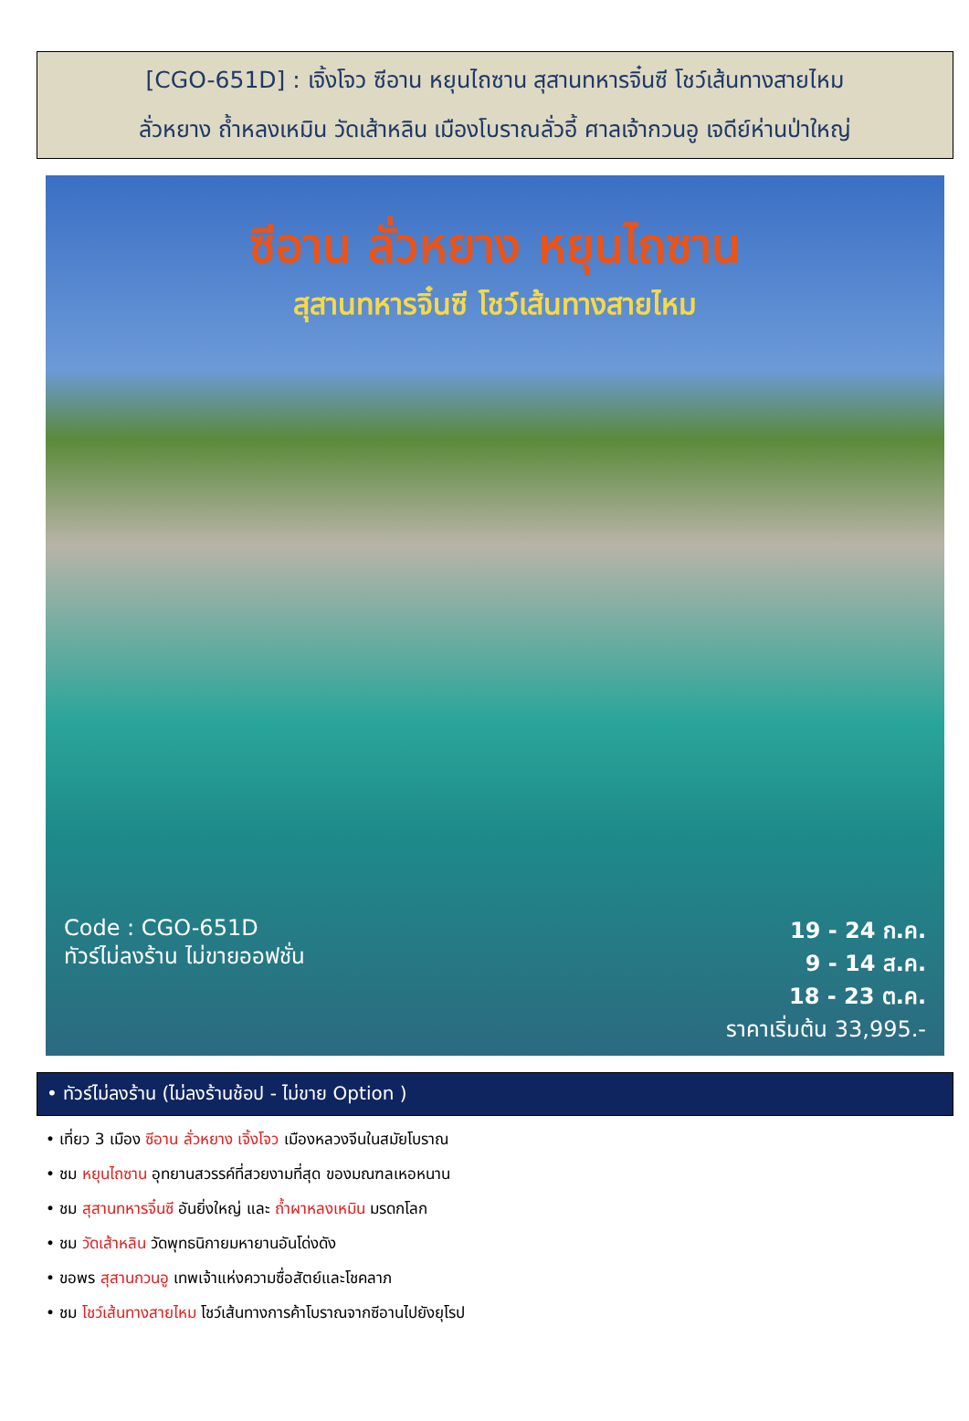[CGO-651D] : เจิ้งโจว ซีอาน หยุนไถซาน สุสานทหารจิ๋นซี โชว์เส้นทางสายไหม
ลั่วหยาง ถ้ำหลงเหมิน วัดเส้าหลิน เมืองโบราณลั่วอี้ ศาลเจ้ากวนอู เจดีย์ห่านป่าใหญ่
ซีอาน ลั่วหยาง หยุนไถซาน
สุสานทหารจิ๋นซี โชว์เส้นทางสายไหม
Code : CGO-651D
ทัวร์ไม่ลงร้าน ไม่ขายออฟชั่น
19 - 24 ก.ค.
9 - 14 ส.ค.
18 - 23 ต.ค.
ราคาเริ่มต้น 33,995.-
• ทัวร์ไม่ลงร้าน (ไม่ลงร้านช้อป - ไม่ขาย Option )
• เที่ยว 3 เมือง ซีอาน ลั่วหยาง เจิ้งโจว เมืองหลวงจีนในสมัยโบราณ
• ชม หยุนไถซาน อุทยานสวรรค์ที่สวยงามที่สุด ของมณฑลเหอหนาน
• ชม สุสานทหารจิ๋นซี อันยิ่งใหญ่ และ ถ้ำผาหลงเหมิน มรดกโลก
• ชม วัดเส้าหลิน วัดพุทธนิกายมหายานอันโด่งดัง
• ขอพร สุสานกวนอู เทพเจ้าแห่งความซื่อสัตย์และโชคลาภ
• ชม โชว์เส้นทางสายไหม โชว์เส้นทางการค้าโบราณจากซีอานไปยังยุโรป